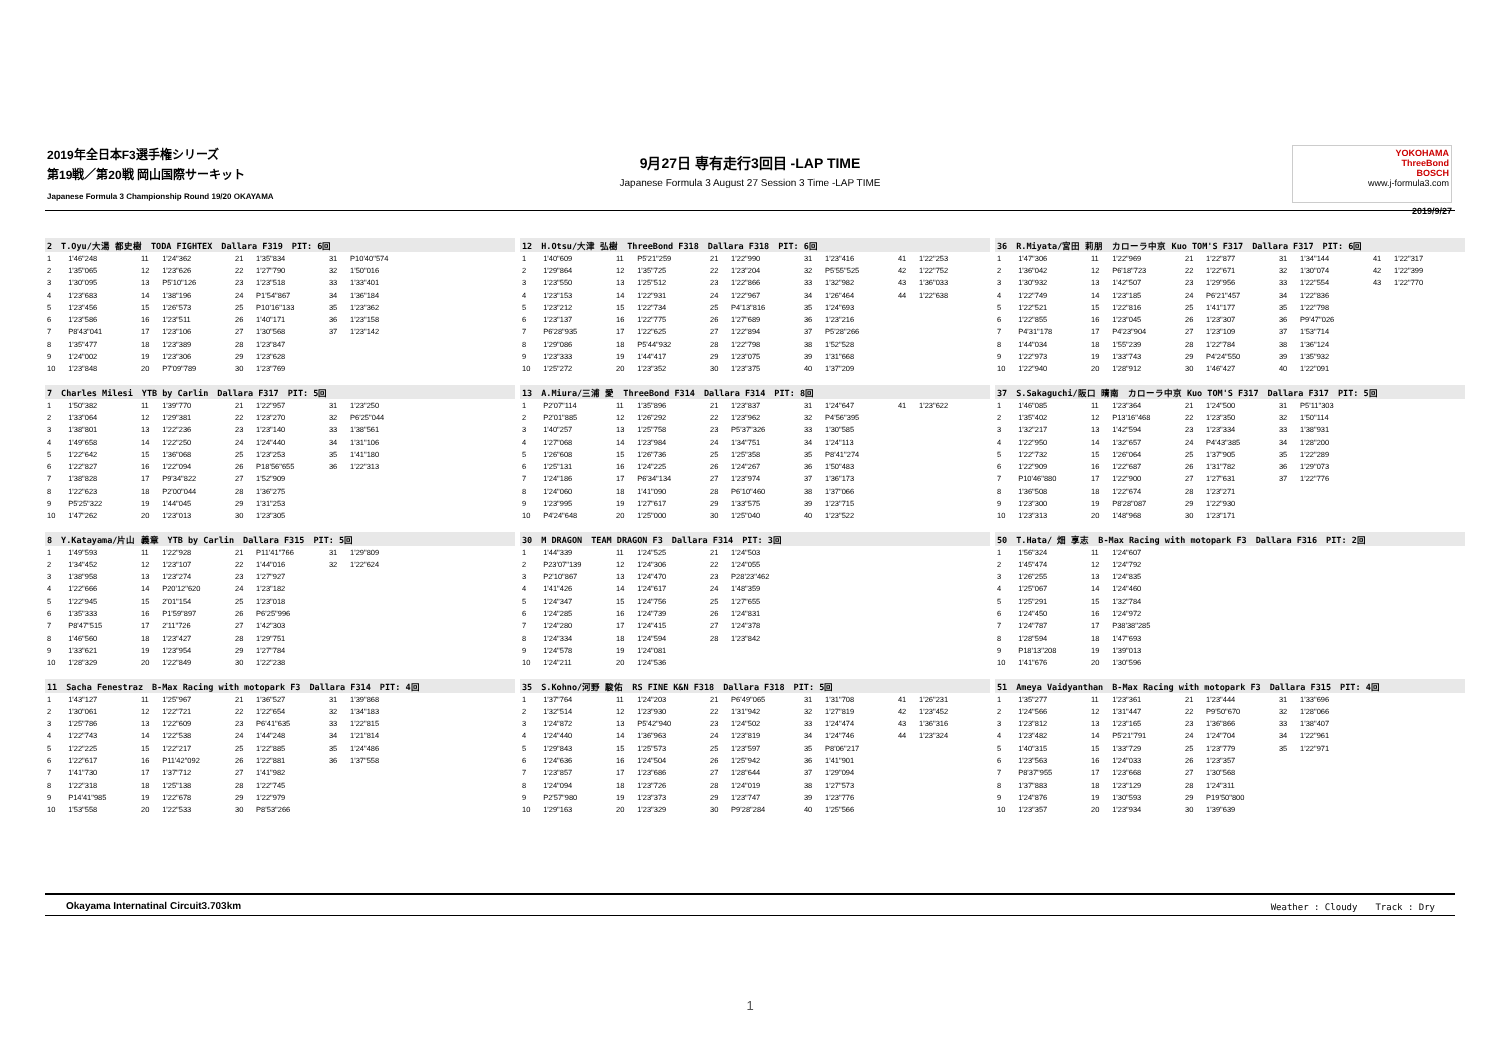2019年全日本F3選手権シリーズ
第19戦／第20戦 岡山国際サーキット
Japanese Formula 3 Championship Round 19/20 OKAYAMA
9月27日 専有走行3回目 -LAP TIME
Japanese Formula 3 August 27 Session 3 Time -LAP TIME
YOKOHAMA
ThreeBond
BOSCH
www.j-formula3.com
2019/9/27
| 2 T.Oyu/大湯 都史樹 TODA FIGHTEX Dallara F319 PIT: 6回 | | | | | | | | | |
| --- | --- | --- | --- | --- | --- | --- | --- | --- | --- |
| 1 | 1'46"248 | 11 | 1'24"362 | 21 | 1'35"834 | 31 | P10'40"574 | | |
| 2 | 1'35"065 | 12 | 1'23"626 | 22 | 1'27"790 | 32 | 1'50"016 | | |
| 3 | 1'30"095 | 13 | P5'10"126 | 23 | 1'23"518 | 33 | 1'33"401 | | |
| 4 | 1'23"683 | 14 | 1'38"196 | 24 | P1'54"867 | 34 | 1'36"184 | | |
| 5 | 1'23"456 | 15 | 1'26"573 | 25 | P10'16"133 | 35 | 1'23"362 | | |
| 6 | 1'23"586 | 16 | 1'23"511 | 26 | 1'40"171 | 36 | 1'23"158 | | |
| 7 | P8'43"041 | 17 | 1'23"106 | 27 | 1'30"568 | 37 | 1'23"142 | | |
| 8 | 1'35"477 | 18 | 1'23"389 | 28 | 1'23"847 | | | | |
| 9 | 1'24"002 | 19 | 1'23"306 | 29 | 1'23"628 | | | | |
| 10 | 1'23"848 | 20 | P7'09"789 | 30 | 1'23"769 | | | | |
| 7 Charles Milesi YTB by Carlin Dallara F317 PIT: 5回 | | | | | | | | | |
| --- | --- | --- | --- | --- | --- | --- | --- | --- | --- |
| 1 | 1'50"382 | 11 | 1'39"770 | 21 | 1'22"957 | 31 | 1'23"250 | | |
| 2 | 1'33"064 | 12 | 1'29"381 | 22 | 1'23"270 | 32 | P6'25"044 | | |
| 3 | 1'38"801 | 13 | 1'22"236 | 23 | 1'23"140 | 33 | 1'38"561 | | |
| 4 | 1'49"658 | 14 | 1'22"250 | 24 | 1'24"440 | 34 | 1'31"106 | | |
| 5 | 1'22"642 | 15 | 1'36"068 | 25 | 1'23"253 | 35 | 1'41"180 | | |
| 6 | 1'22"827 | 16 | 1'22"094 | 26 | P18'56"655 | 36 | 1'22"313 | | |
| 7 | 1'38"828 | 17 | P9'34"822 | 27 | 1'52"909 | | | | |
| 8 | 1'22"623 | 18 | P2'00"044 | 28 | 1'36"275 | | | | |
| 9 | P5'25"322 | 19 | 1'44"045 | 29 | 1'31"253 | | | | |
| 10 | 1'47"262 | 20 | 1'23"013 | 30 | 1'23"305 | | | | |
| 8 Y.Katayama/片山 義章 YTB by Carlin Dallara F315 PIT: 5回 | | | | | | | | | |
| --- | --- | --- | --- | --- | --- | --- | --- | --- | --- |
| 1 | 1'49"593 | 11 | 1'22"928 | 21 | P11'41"766 | 31 | 1'29"809 | | |
| 2 | 1'34"452 | 12 | 1'23"107 | 22 | 1'44"016 | 32 | 1'22"624 | | |
| 3 | 1'38"958 | 13 | 1'23"274 | 23 | 1'27"927 | | | | |
| 4 | 1'22"666 | 14 | P20'12"620 | 24 | 1'23"182 | | | | |
| 5 | 1'22"945 | 15 | 2'01"154 | 25 | 1'23"018 | | | | |
| 6 | 1'35"333 | 16 | P1'59"897 | 26 | P6'25"996 | | | | |
| 7 | P8'47"515 | 17 | 2'11"726 | 27 | 1'42"303 | | | | |
| 8 | 1'46"560 | 18 | 1'23"427 | 28 | 1'29"751 | | | | |
| 9 | 1'33"621 | 19 | 1'23"954 | 29 | 1'27"784 | | | | |
| 10 | 1'28"329 | 20 | 1'22"849 | 30 | 1'22"238 | | | | |
| 11 Sacha Fenestraz B-Max Racing with motopark F3 Dallara F314 PIT: 4回 | | | | | | | | | |
| --- | --- | --- | --- | --- | --- | --- | --- | --- | --- |
| 1 | 1'43"127 | 11 | 1'25"967 | 21 | 1'36"527 | 31 | 1'39"868 | | |
| 2 | 1'30"061 | 12 | 1'22"721 | 22 | 1'22"654 | 32 | 1'34"183 | | |
| 3 | 1'25"786 | 13 | 1'22"609 | 23 | P6'41"635 | 33 | 1'22"815 | | |
| 4 | 1'22"743 | 14 | 1'22"538 | 24 | 1'44"248 | 34 | 1'21"814 | | |
| 5 | 1'22"225 | 15 | 1'22"217 | 25 | 1'22"885 | 35 | 1'24"486 | | |
| 6 | 1'22"617 | 16 | P11'42"092 | 26 | 1'22"881 | 36 | 1'37"558 | | |
| 7 | 1'41"730 | 17 | 1'37"712 | 27 | 1'41"982 | | | | |
| 8 | 1'22"318 | 18 | 1'25"138 | 28 | 1'22"745 | | | | |
| 9 | P14'41"985 | 19 | 1'22"678 | 29 | 1'22"979 | | | | |
| 10 | 1'53"558 | 20 | 1'22"533 | 30 | P8'53"266 | | | | |
| 12 H.Otsu/大津 弘樹 ThreeBond F318 Dallara F318 PIT: 6回 | | | | | | | | | |
| --- | --- | --- | --- | --- | --- | --- | --- | --- | --- |
| 1 | 1'40"609 | 11 | P5'21"259 | 21 | 1'22"990 | 31 | 1'23"416 | 41 | 1'22"253 |
| 2 | 1'29"864 | 12 | 1'35"725 | 22 | 1'23"204 | 32 | P5'55"525 | 42 | 1'22"752 |
| 3 | 1'23"550 | 13 | 1'25"512 | 23 | 1'22"866 | 33 | 1'32"982 | 43 | 1'36"033 |
| 4 | 1'23"153 | 14 | 1'22"931 | 24 | 1'22"967 | 34 | 1'26"464 | 44 | 1'22"638 |
| 5 | 1'23"212 | 15 | 1'22"734 | 25 | P4'13"816 | 35 | 1'24"693 | | |
| 6 | 1'23"137 | 16 | 1'22"775 | 26 | 1'27"689 | 36 | 1'23"216 | | |
| 7 | P6'28"935 | 17 | 1'22"625 | 27 | 1'22"894 | 37 | P5'28"266 | | |
| 8 | 1'29"086 | 18 | P5'44"932 | 28 | 1'22"798 | 38 | 1'52"528 | | |
| 9 | 1'23"333 | 19 | 1'44"417 | 29 | 1'23"075 | 39 | 1'31"668 | | |
| 10 | 1'25"272 | 20 | 1'23"352 | 30 | 1'23"375 | 40 | 1'37"209 | | |
| 13 A.Miura/三浦 愛 ThreeBond F314 Dallara F314 PIT: 8回 | | | | | | | | | |
| --- | --- | --- | --- | --- | --- | --- | --- | --- | --- |
| 1 | P2'07"114 | 11 | 1'35"896 | 21 | 1'23"837 | 31 | 1'24"647 | 41 | 1'23"622 |
| 2 | P2'01"885 | 12 | 1'26"292 | 22 | 1'23"962 | 32 | P4'56"395 | | |
| 3 | 1'40"257 | 13 | 1'25"758 | 23 | P5'37"326 | 33 | 1'30"585 | | |
| 4 | 1'27"068 | 14 | 1'23"984 | 24 | 1'34"751 | 34 | 1'24"113 | | |
| 5 | 1'26"608 | 15 | 1'26"736 | 25 | 1'25"358 | 35 | P8'41"274 | | |
| 6 | 1'25"131 | 16 | 1'24"225 | 26 | 1'24"267 | 36 | 1'50"483 | | |
| 7 | 1'24"186 | 17 | P6'34"134 | 27 | 1'23"974 | 37 | 1'36"173 | | |
| 8 | 1'24"060 | 18 | 1'41"090 | 28 | P6'10"460 | 38 | 1'37"066 | | |
| 9 | 1'23"995 | 19 | 1'27"617 | 29 | 1'33"575 | 39 | 1'23"715 | | |
| 10 | P4'24"648 | 20 | 1'25"000 | 30 | 1'25"040 | 40 | 1'23"522 | | |
| 30 M DRAGON TEAM DRAGON F3 Dallara F314 PIT: 3回 | | | | | | | | | |
| --- | --- | --- | --- | --- | --- | --- | --- | --- | --- |
| 1 | 1'44"339 | 11 | 1'24"525 | 21 | 1'24"503 | | | | |
| 2 | P23'07"139 | 12 | 1'24"306 | 22 | 1'24"055 | | | | |
| 3 | P2'10"867 | 13 | 1'24"470 | 23 | P28'23"462 | | | | |
| 4 | 1'41"426 | 14 | 1'24"617 | 24 | 1'48"359 | | | | |
| 5 | 1'24"347 | 15 | 1'24"756 | 25 | 1'27"655 | | | | |
| 6 | 1'24"285 | 16 | 1'24"739 | 26 | 1'24"831 | | | | |
| 7 | 1'24"280 | 17 | 1'24"415 | 27 | 1'24"378 | | | | |
| 8 | 1'24"334 | 18 | 1'24"594 | 28 | 1'23"842 | | | | |
| 9 | 1'24"578 | 19 | 1'24"081 | | | | | | |
| 10 | 1'24"211 | 20 | 1'24"536 | | | | | | |
| 35 S.Kohno/河野 駿佑 RS FINE K&N F318 Dallara F318 PIT: 5回 | | | | | | | | | |
| --- | --- | --- | --- | --- | --- | --- | --- | --- | --- |
| 1 | 1'37"764 | 11 | 1'24"203 | 21 | P6'49"065 | 31 | 1'31"708 | 41 | 1'26"231 |
| 2 | 1'32"514 | 12 | 1'23"930 | 22 | 1'31"942 | 32 | 1'27"819 | 42 | 1'23"452 |
| 3 | 1'24"872 | 13 | P5'42"940 | 23 | 1'24"502 | 33 | 1'24"474 | 43 | 1'36"316 |
| 4 | 1'24"440 | 14 | 1'36"963 | 24 | 1'23"819 | 34 | 1'24"746 | 44 | 1'23"324 |
| 5 | 1'29"843 | 15 | 1'25"573 | 25 | 1'23"597 | 35 | P8'06"217 | | |
| 6 | 1'24"636 | 16 | 1'24"504 | 26 | 1'25"942 | 36 | 1'41"901 | | |
| 7 | 1'23"857 | 17 | 1'23"686 | 27 | 1'28"644 | 37 | 1'29"094 | | |
| 8 | 1'24"094 | 18 | 1'23"726 | 28 | 1'24"019 | 38 | 1'27"573 | | |
| 9 | P2'57"980 | 19 | 1'23"373 | 29 | 1'23"747 | 39 | 1'23"776 | | |
| 10 | 1'29"163 | 20 | 1'23"329 | 30 | P9'28"284 | 40 | 1'25"566 | | |
| 36 R.Miyata/宮田 莉朋 カローラ中京 Kuo TOM'S F317 Dallara F317 PIT: 6回 | | | | | | | | | |
| --- | --- | --- | --- | --- | --- | --- | --- | --- | --- |
| 1 | 1'47"306 | 11 | 1'22"969 | 21 | 1'22"877 | 31 | 1'34"144 | 41 | 1'22"317 |
| 2 | 1'36"042 | 12 | P6'18"723 | 22 | 1'22"671 | 32 | 1'30"074 | 42 | 1'22"399 |
| 3 | 1'30"932 | 13 | 1'42"507 | 23 | 1'29"956 | 33 | 1'22"554 | 43 | 1'22"770 |
| 4 | 1'22"749 | 14 | 1'23"185 | 24 | P6'21"457 | 34 | 1'22"836 | | |
| 5 | 1'22"521 | 15 | 1'22"816 | 25 | 1'41"177 | 35 | 1'22"798 | | |
| 6 | 1'22"855 | 16 | 1'23"045 | 26 | 1'23"307 | 36 | P9'47"026 | | |
| 7 | P4'31"178 | 17 | P4'23"904 | 27 | 1'23"109 | 37 | 1'53"714 | | |
| 8 | 1'44"034 | 18 | 1'55"239 | 28 | 1'22"784 | 38 | 1'36"124 | | |
| 9 | 1'22"973 | 19 | 1'33"743 | 29 | P4'24"550 | 39 | 1'35"932 | | |
| 10 | 1'22"940 | 20 | 1'28"912 | 30 | 1'46"427 | 40 | 1'22"091 | | |
| 37 S.Sakaguchi/阪口 晴南 カローラ中京 Kuo TOM'S F317 Dallara F317 PIT: 5回 | | | | | | | | | |
| --- | --- | --- | --- | --- | --- | --- | --- | --- | --- |
| 1 | 1'46"085 | 11 | 1'23"364 | 21 | 1'24"500 | 31 | P5'11"303 | | |
| 2 | 1'35"402 | 12 | P13'16"468 | 22 | 1'23"350 | 32 | 1'50"114 | | |
| 3 | 1'32"217 | 13 | 1'42"594 | 23 | 1'23"334 | 33 | 1'38"931 | | |
| 4 | 1'22"950 | 14 | 1'32"657 | 24 | P4'43"385 | 34 | 1'28"200 | | |
| 5 | 1'22"732 | 15 | 1'26"064 | 25 | 1'37"905 | 35 | 1'22"289 | | |
| 6 | 1'22"909 | 16 | 1'22"687 | 26 | 1'31"782 | 36 | 1'29"073 | | |
| 7 | P10'46"880 | 17 | 1'22"900 | 27 | 1'27"631 | 37 | 1'22"776 | | |
| 8 | 1'36"508 | 18 | 1'22"674 | 28 | 1'23"271 | | | | |
| 9 | 1'23"300 | 19 | P8'28"087 | 29 | 1'22"930 | | | | |
| 10 | 1'23"313 | 20 | 1'48"968 | 30 | 1'23"171 | | | | |
| 50 T.Hata/ 畑 享志 B-Max Racing with motopark F3 Dallara F316 PIT: 2回 | | | | | | | | | |
| --- | --- | --- | --- | --- | --- | --- | --- | --- | --- |
| 1 | 1'56"324 | 11 | 1'24"607 | | | | | | |
| 2 | 1'45"474 | 12 | 1'24"792 | | | | | | |
| 3 | 1'26"255 | 13 | 1'24"835 | | | | | | |
| 4 | 1'25"067 | 14 | 1'24"460 | | | | | | |
| 5 | 1'25"291 | 15 | 1'32"784 | | | | | | |
| 6 | 1'24"450 | 16 | 1'24"972 | | | | | | |
| 7 | 1'24"787 | 17 | P38'38"285 | | | | | | |
| 8 | 1'28"594 | 18 | 1'47"693 | | | | | | |
| 9 | P18'13"208 | 19 | 1'39"013 | | | | | | |
| 10 | 1'41"676 | 20 | 1'30"596 | | | | | | |
| 51 Ameya Vaidyanthan B-Max Racing with motopark F3 Dallara F315 PIT: 4回 | | | | | | | | | |
| --- | --- | --- | --- | --- | --- | --- | --- | --- | --- |
| 1 | 1'35"277 | 11 | 1'23"361 | 21 | 1'23"444 | 31 | 1'33"696 | | |
| 2 | 1'24"566 | 12 | 1'31"447 | 22 | P9'50"670 | 32 | 1'28"066 | | |
| 3 | 1'23"812 | 13 | 1'23"165 | 23 | 1'36"866 | 33 | 1'38"407 | | |
| 4 | 1'23"482 | 14 | P5'21"791 | 24 | 1'24"704 | 34 | 1'22"961 | | |
| 5 | 1'40"315 | 15 | 1'33"729 | 25 | 1'23"779 | 35 | 1'22"971 | | |
| 6 | 1'23"563 | 16 | 1'24"033 | 26 | 1'23"357 | | | | |
| 7 | P8'37"955 | 17 | 1'23"668 | 27 | 1'30"568 | | | | |
| 8 | 1'37"883 | 18 | 1'23"129 | 28 | 1'24"311 | | | | |
| 9 | 1'24"876 | 19 | 1'30"593 | 29 | P19'50"800 | | | | |
| 10 | 1'23"357 | 20 | 1'23"934 | 30 | 1'39"639 | | | | |
Okayama Internatinal Circuit3.703km
Weather : Cloudy　　Track : Dry
1